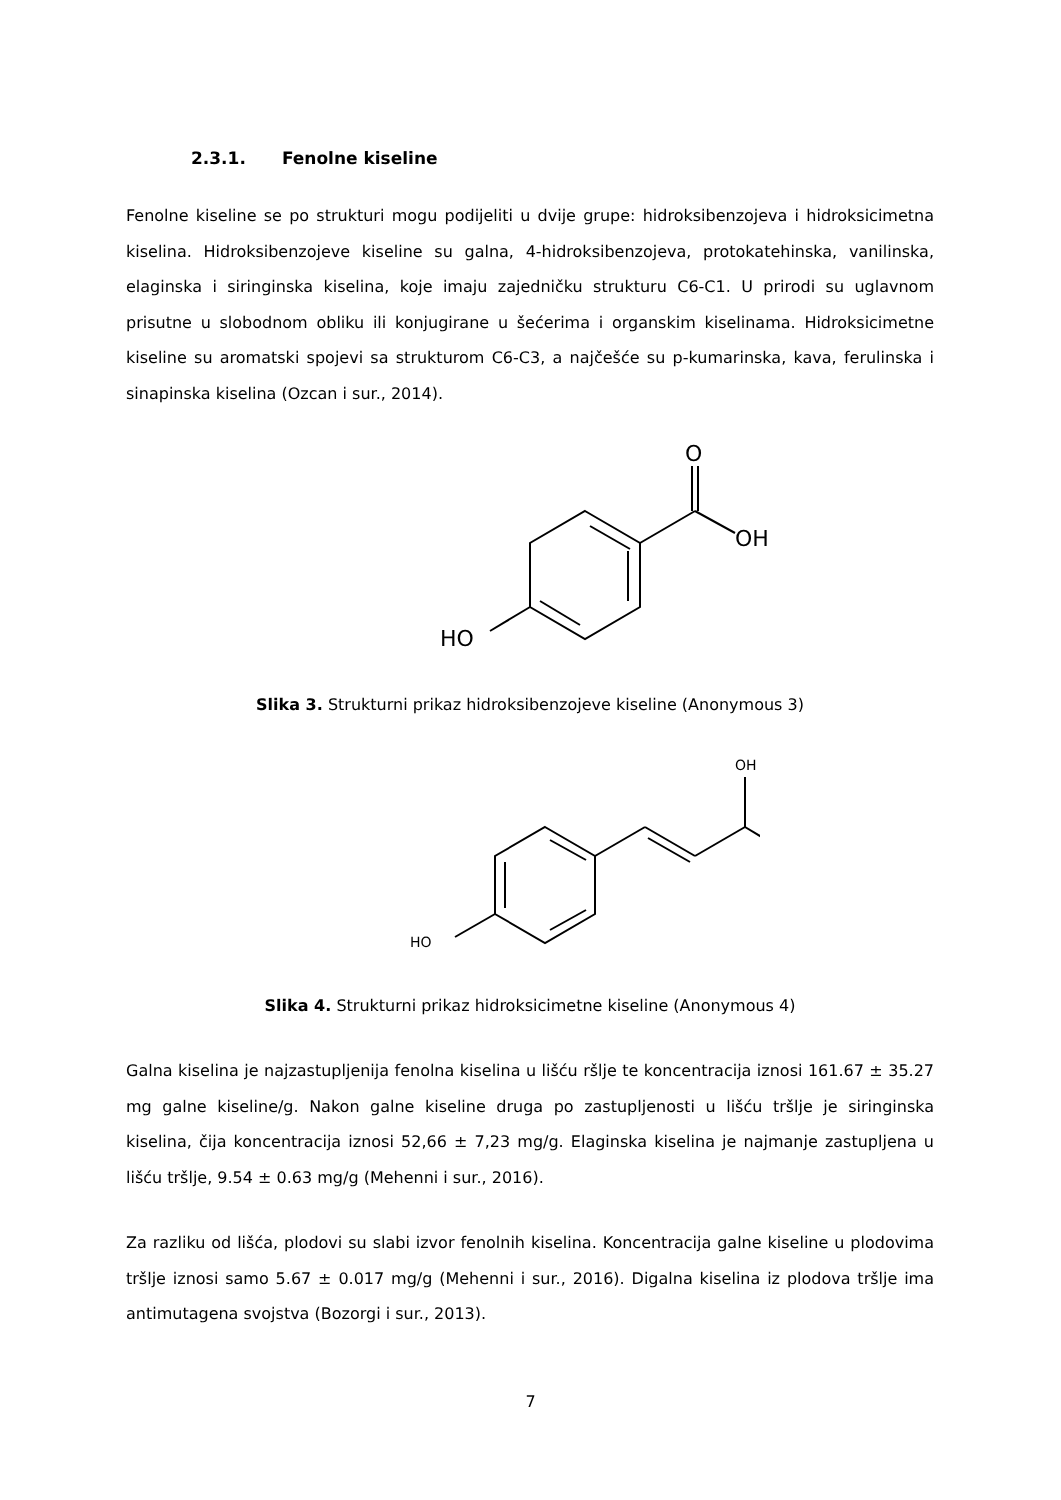2.3.1. Fenolne kiseline
Fenolne kiseline se po strukturi mogu podijeliti u dvije grupe: hidroksibenzojeva i hidroksicimetna kiselina. Hidroksibenzojeve kiseline su galna, 4-hidroksibenzojeva, protokatehinska, vanilinska, elaginska i siringinska kiselina, koje imaju zajedničku strukturu C6-C1. U prirodi su uglavnom prisutne u slobodnom obliku ili konjugirane u šećerima i organskim kiselinama. Hidroksicimetne kiseline su aromatski spojevi sa strukturom C6-C3, a najčešće su p-kumarinska, kava, ferulinska i sinapinska kiselina (Ozcan i sur., 2014).
O
OH
HO
Slika 3. Strukturni prikaz hidroksibenzojeve kiseline (Anonymous 3)
OH
HO
Slika 4. Strukturni prikaz hidroksicimetne kiseline (Anonymous 4)
Galna kiselina je najzastupljenija fenolna kiselina u lišću ršlje te koncentracija iznosi 161.67 ± 35.27 mg galne kiseline/g. Nakon galne kiseline druga po zastupljenosti u lišću tršlje je siringinska kiselina, čija koncentracija iznosi 52,66 ± 7,23 mg/g. Elaginska kiselina je najmanje zastupljena u lišću tršlje, 9.54 ± 0.63 mg/g (Mehenni i sur., 2016).
Za razliku od lišća, plodovi su slabi izvor fenolnih kiselina. Koncentracija galne kiseline u plodovima tršlje iznosi samo 5.67 ± 0.017 mg/g (Mehenni i sur., 2016). Digalna kiselina iz plodova tršlje ima antimutagena svojstva (Bozorgi i sur., 2013).
7